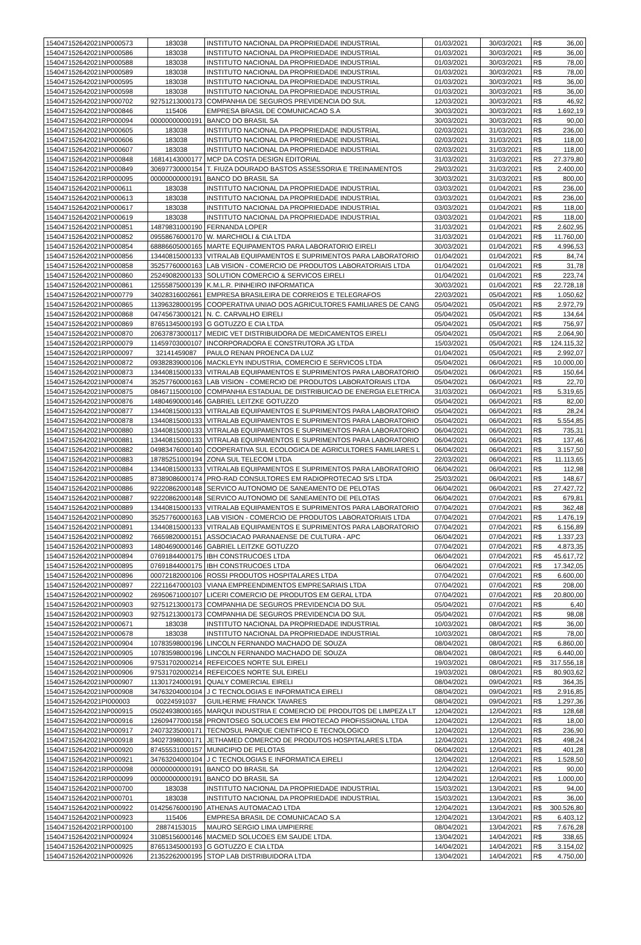| 154047152642021NP000573 | 183038 | INSTITUTO NACIONAL DA PROPRIEDADE INDUSTRIAL | 01/03/2021 | 30/03/2021 | R$ | 36,00 |
| 154047152642021NP000586 | 183038 | INSTITUTO NACIONAL DA PROPRIEDADE INDUSTRIAL | 01/03/2021 | 30/03/2021 | R$ | 36,00 |
| 154047152642021NP000588 | 183038 | INSTITUTO NACIONAL DA PROPRIEDADE INDUSTRIAL | 01/03/2021 | 30/03/2021 | R$ | 78,00 |
| 154047152642021NP000589 | 183038 | INSTITUTO NACIONAL DA PROPRIEDADE INDUSTRIAL | 01/03/2021 | 30/03/2021 | R$ | 78,00 |
| 154047152642021NP000595 | 183038 | INSTITUTO NACIONAL DA PROPRIEDADE INDUSTRIAL | 01/03/2021 | 30/03/2021 | R$ | 36,00 |
| 154047152642021NP000598 | 183038 | INSTITUTO NACIONAL DA PROPRIEDADE INDUSTRIAL | 01/03/2021 | 30/03/2021 | R$ | 36,00 |
| 154047152642021NP000702 | 92751213000173 | COMPANHIA DE SEGUROS PREVIDENCIA DO SUL | 12/03/2021 | 30/03/2021 | R$ | 46,92 |
| 154047152642021NP000846 | 115406 | EMPRESA BRASIL DE COMUNICACAO S.A | 30/03/2021 | 30/03/2021 | R$ | 1.692,19 |
| 154047152642021RP000094 | 00000000000191 | BANCO DO BRASIL SA | 30/03/2021 | 30/03/2021 | R$ | 90,00 |
| 154047152642021NP000605 | 183038 | INSTITUTO NACIONAL DA PROPRIEDADE INDUSTRIAL | 02/03/2021 | 31/03/2021 | R$ | 236,00 |
| 154047152642021NP000606 | 183038 | INSTITUTO NACIONAL DA PROPRIEDADE INDUSTRIAL | 02/03/2021 | 31/03/2021 | R$ | 118,00 |
| 154047152642021NP000607 | 183038 | INSTITUTO NACIONAL DA PROPRIEDADE INDUSTRIAL | 02/03/2021 | 31/03/2021 | R$ | 118,00 |
| 154047152642021NP000848 | 16814143000177 | MCP DA COSTA DESIGN EDITORIAL | 31/03/2021 | 31/03/2021 | R$ | 27.379,80 |
| 154047152642021NP000849 | 30697730000154 | T. FIUZA DOURADO BASTOS ASSESSORIA E TREINAMENTOS | 29/03/2021 | 31/03/2021 | R$ | 2.400,00 |
| 154047152642021RP000095 | 00000000000191 | BANCO DO BRASIL SA | 30/03/2021 | 31/03/2021 | R$ | 800,00 |
| 154047152642021NP000611 | 183038 | INSTITUTO NACIONAL DA PROPRIEDADE INDUSTRIAL | 03/03/2021 | 01/04/2021 | R$ | 236,00 |
| 154047152642021NP000613 | 183038 | INSTITUTO NACIONAL DA PROPRIEDADE INDUSTRIAL | 03/03/2021 | 01/04/2021 | R$ | 236,00 |
| 154047152642021NP000617 | 183038 | INSTITUTO NACIONAL DA PROPRIEDADE INDUSTRIAL | 03/03/2021 | 01/04/2021 | R$ | 118,00 |
| 154047152642021NP000619 | 183038 | INSTITUTO NACIONAL DA PROPRIEDADE INDUSTRIAL | 03/03/2021 | 01/04/2021 | R$ | 118,00 |
| 154047152642021NP000851 | 14879831000190 | FERNANDA LOPER | 31/03/2021 | 01/04/2021 | R$ | 2.602,95 |
| 154047152642021NP000852 | 09558676000170 | W. MARCHIOLI & CIA LTDA | 31/03/2021 | 01/04/2021 | R$ | 11.760,00 |
| 154047152642021NP000854 | 68886605000165 | MARTE EQUIPAMENTOS PARA LABORATORIO EIRELI | 30/03/2021 | 01/04/2021 | R$ | 4.996,53 |
| 154047152642021NP000856 | 13440815000133 | VITRALAB EQUIPAMENTOS E SUPRIMENTOS PARA LABORATORIO | 01/04/2021 | 01/04/2021 | R$ | 84,74 |
| 154047152642021NP000858 | 35257760000163 | LAB VISION - COMERCIO DE PRODUTOS LABORATORIAIS LTDA | 01/04/2021 | 01/04/2021 | R$ | 31,78 |
| 154047152642021NP000860 | 25249082000133 | SOLUTION COMERCIO & SERVICOS EIRELI | 01/04/2021 | 01/04/2021 | R$ | 223,74 |
| 154047152642021NP000861 | 12555875000139 | K.M.L.R. PINHEIRO INFORMATICA | 30/03/2021 | 01/04/2021 | R$ | 22.728,18 |
| 154047152642021NP000779 | 34028316002661 | EMPRESA BRASILEIRA DE CORREIOS E TELEGRAFOS | 22/03/2021 | 05/04/2021 | R$ | 1.050,62 |
| 154047152642021NP000865 | 11396328000195 | COOPERATIVA UNIAO DOS AGRICULTORES FAMILIARES DE CANG | 05/04/2021 | 05/04/2021 | R$ | 2.972,79 |
| 154047152642021NP000868 | 04745673000121 | N. C. CARVALHO EIRELI | 05/04/2021 | 05/04/2021 | R$ | 134,64 |
| 154047152642021NP000869 | 87651345000193 | G GOTUZZO E CIA LTDA | 05/04/2021 | 05/04/2021 | R$ | 756,97 |
| 154047152642021NP000870 | 20637873000117 | MEDIC VET DISTRIBUIDORA DE MEDICAMENTOS EIRELI | 05/04/2021 | 05/04/2021 | R$ | 2.064,90 |
| 154047152642021RP000079 | 11459703000107 | INCORPORADORA E CONSTRUTORA JG LTDA | 15/03/2021 | 05/04/2021 | R$ | 124.115,32 |
| 154047152642021RP000097 | 32141459087 | PAULO RENAN PROENCA DA LUZ | 01/04/2021 | 05/04/2021 | R$ | 2.992,07 |
| 154047152642021NP000872 | 09382839000106 | MACKLEYN INDUSTRIA, COMERCIO E SERVICOS LTDA | 05/04/2021 | 06/04/2021 | R$ | 10.000,00 |
| 154047152642021NP000873 | 13440815000133 | VITRALAB EQUIPAMENTOS E SUPRIMENTOS PARA LABORATORIO | 05/04/2021 | 06/04/2021 | R$ | 150,64 |
| 154047152642021NP000874 | 35257760000163 | LAB VISION - COMERCIO DE PRODUTOS LABORATORIAIS LTDA | 05/04/2021 | 06/04/2021 | R$ | 22,70 |
| 154047152642021NP000875 | 08467115000100 | COMPANHIA ESTADUAL DE DISTRIBUICAO DE ENERGIA ELETRICA | 31/03/2021 | 06/04/2021 | R$ | 5.319,65 |
| 154047152642021NP000876 | 14804690000146 | GABRIEL LEITZKE GOTUZZO | 05/04/2021 | 06/04/2021 | R$ | 82,00 |
| 154047152642021NP000877 | 13440815000133 | VITRALAB EQUIPAMENTOS E SUPRIMENTOS PARA LABORATORIO | 05/04/2021 | 06/04/2021 | R$ | 28,24 |
| 154047152642021NP000878 | 13440815000133 | VITRALAB EQUIPAMENTOS E SUPRIMENTOS PARA LABORATORIO | 05/04/2021 | 06/04/2021 | R$ | 5.554,85 |
| 154047152642021NP000880 | 13440815000133 | VITRALAB EQUIPAMENTOS E SUPRIMENTOS PARA LABORATORIO | 06/04/2021 | 06/04/2021 | R$ | 735,31 |
| 154047152642021NP000881 | 13440815000133 | VITRALAB EQUIPAMENTOS E SUPRIMENTOS PARA LABORATORIO | 06/04/2021 | 06/04/2021 | R$ | 137,46 |
| 154047152642021NP000882 | 04983476000140 | COOPERATIVA SUL ECOLOGICA DE AGRICULTORES FAMILIARES L | 06/04/2021 | 06/04/2021 | R$ | 3.157,50 |
| 154047152642021NP000883 | 18785251000194 | ZONA SUL TELECOM LTDA | 22/03/2021 | 06/04/2021 | R$ | 11.113,65 |
| 154047152642021NP000884 | 13440815000133 | VITRALAB EQUIPAMENTOS E SUPRIMENTOS PARA LABORATORIO | 06/04/2021 | 06/04/2021 | R$ | 112,98 |
| 154047152642021NP000885 | 87389086000174 | PRO-RAD CONSULTORES EM RADIOPROTECAO S/S LTDA | 25/03/2021 | 06/04/2021 | R$ | 148,67 |
| 154047152642021NP000886 | 92220862000148 | SERVICO AUTONOMO DE SANEAMENTO DE PELOTAS | 06/04/2021 | 06/04/2021 | R$ | 27.427,72 |
| 154047152642021NP000887 | 92220862000148 | SERVICO AUTONOMO DE SANEAMENTO DE PELOTAS | 06/04/2021 | 07/04/2021 | R$ | 679,81 |
| 154047152642021NP000889 | 13440815000133 | VITRALAB EQUIPAMENTOS E SUPRIMENTOS PARA LABORATORIO | 07/04/2021 | 07/04/2021 | R$ | 362,48 |
| 154047152642021NP000890 | 35257760000163 | LAB VISION - COMERCIO DE PRODUTOS LABORATORIAIS LTDA | 07/04/2021 | 07/04/2021 | R$ | 1.476,19 |
| 154047152642021NP000891 | 13440815000133 | VITRALAB EQUIPAMENTOS E SUPRIMENTOS PARA LABORATORIO | 07/04/2021 | 07/04/2021 | R$ | 6.156,89 |
| 154047152642021NP000892 | 76659820000151 | ASSOCIACAO PARANAENSE DE CULTURA - APC | 06/04/2021 | 07/04/2021 | R$ | 1.337,23 |
| 154047152642021NP000893 | 14804690000146 | GABRIEL LEITZKE GOTUZZO | 07/04/2021 | 07/04/2021 | R$ | 4.873,35 |
| 154047152642021NP000894 | 07691844000175 | IBH CONSTRUCOES LTDA | 06/04/2021 | 07/04/2021 | R$ | 45.617,72 |
| 154047152642021NP000895 | 07691844000175 | IBH CONSTRUCOES LTDA | 06/04/2021 | 07/04/2021 | R$ | 17.342,05 |
| 154047152642021NP000896 | 00072182000106 | ROSSI PRODUTOS HOSPITALARES LTDA | 07/04/2021 | 07/04/2021 | R$ | 6.600,00 |
| 154047152642021NP000897 | 22211647000103 | VIANA EMPREENDIMENTOS EMPRESARIAIS LTDA | 07/04/2021 | 07/04/2021 | R$ | 208,00 |
| 154047152642021NP000902 | 26950671000107 | LICERI COMERCIO DE PRODUTOS EM GERAL LTDA | 07/04/2021 | 07/04/2021 | R$ | 20.800,00 |
| 154047152642021NP000903 | 92751213000173 | COMPANHIA DE SEGUROS PREVIDENCIA DO SUL | 05/04/2021 | 07/04/2021 | R$ | 6,40 |
| 154047152642021NP000903 | 92751213000173 | COMPANHIA DE SEGUROS PREVIDENCIA DO SUL | 05/04/2021 | 07/04/2021 | R$ | 98,08 |
| 154047152642021NP000671 | 183038 | INSTITUTO NACIONAL DA PROPRIEDADE INDUSTRIAL | 10/03/2021 | 08/04/2021 | R$ | 36,00 |
| 154047152642021NP000678 | 183038 | INSTITUTO NACIONAL DA PROPRIEDADE INDUSTRIAL | 10/03/2021 | 08/04/2021 | R$ | 78,00 |
| 154047152642021NP000904 | 10783598000196 | LINCOLN FERNANDO MACHADO DE SOUZA | 08/04/2021 | 08/04/2021 | R$ | 6.860,00 |
| 154047152642021NP000905 | 10783598000196 | LINCOLN FERNANDO MACHADO DE SOUZA | 08/04/2021 | 08/04/2021 | R$ | 6.440,00 |
| 154047152642021NP000906 | 97531702000214 | REFEICOES NORTE SUL EIRELI | 19/03/2021 | 08/04/2021 | R$ | 317.556,18 |
| 154047152642021NP000906 | 97531702000214 | REFEICOES NORTE SUL EIRELI | 19/03/2021 | 08/04/2021 | R$ | 80.903,62 |
| 154047152642021NP000907 | 11301724000191 | QUALY COMERCIAL EIRELI | 08/04/2021 | 09/04/2021 | R$ | 364,35 |
| 154047152642021NP000908 | 34763204000104 | J C TECNOLOGIAS E INFORMATICA EIRELI | 08/04/2021 | 09/04/2021 | R$ | 2.916,85 |
| 154047152642021PI000003 | 00224591037 | GUILHERME FRANCK TAVARES | 08/04/2021 | 09/04/2021 | R$ | 1.297,36 |
| 154047152642021NP000915 | 05024938000165 | MARQUI INDUSTRIA E COMERCIO DE PRODUTOS DE LIMPEZA LT | 12/04/2021 | 12/04/2021 | R$ | 128,68 |
| 154047152642021NP000916 | 12609477000158 | PRONTOSEG SOLUCOES EM PROTECAO PROFISSIONAL LTDA | 12/04/2021 | 12/04/2021 | R$ | 18,00 |
| 154047152642021NP000917 | 24073235000171 | TECNOSUL PARQUE CIENTIFICO E TECNOLOGICO | 12/04/2021 | 12/04/2021 | R$ | 236,90 |
| 154047152642021NP000918 | 34027398000171 | JETHAMED COMERCIO DE PRODUTOS HOSPITALARES LTDA | 12/04/2021 | 12/04/2021 | R$ | 498,24 |
| 154047152642021NP000920 | 87455531000157 | MUNICIPIO DE PELOTAS | 06/04/2021 | 12/04/2021 | R$ | 401,28 |
| 154047152642021NP000921 | 34763204000104 | J C TECNOLOGIAS E INFORMATICA EIRELI | 12/04/2021 | 12/04/2021 | R$ | 1.528,50 |
| 154047152642021RP000098 | 00000000000191 | BANCO DO BRASIL SA | 12/04/2021 | 12/04/2021 | R$ | 90,00 |
| 154047152642021RP000099 | 00000000000191 | BANCO DO BRASIL SA | 12/04/2021 | 12/04/2021 | R$ | 1.000,00 |
| 154047152642021NP000700 | 183038 | INSTITUTO NACIONAL DA PROPRIEDADE INDUSTRIAL | 15/03/2021 | 13/04/2021 | R$ | 94,00 |
| 154047152642021NP000701 | 183038 | INSTITUTO NACIONAL DA PROPRIEDADE INDUSTRIAL | 15/03/2021 | 13/04/2021 | R$ | 36,00 |
| 154047152642021NP000922 | 01425676000190 | ATHENAS AUTOMACAO LTDA | 12/04/2021 | 13/04/2021 | R$ | 300.526,80 |
| 154047152642021NP000923 | 115406 | EMPRESA BRASIL DE COMUNICACAO S.A | 12/04/2021 | 13/04/2021 | R$ | 6.403,12 |
| 154047152642021RP000100 | 28874153015 | MAURO SERGIO LIMA UMPIERRE | 08/04/2021 | 13/04/2021 | R$ | 7.676,28 |
| 154047152642021NP000924 | 31085156000146 | MACMED SOLUCOES EM SAUDE LTDA. | 13/04/2021 | 14/04/2021 | R$ | 338,65 |
| 154047152642021NP000925 | 87651345000193 | G GOTUZZO E CIA LTDA | 14/04/2021 | 14/04/2021 | R$ | 3.154,02 |
| 154047152642021NP000926 | 21352262000195 | STOP LAB DISTRIBUIDORA LTDA | 13/04/2021 | 14/04/2021 | R$ | 4.750,00 |